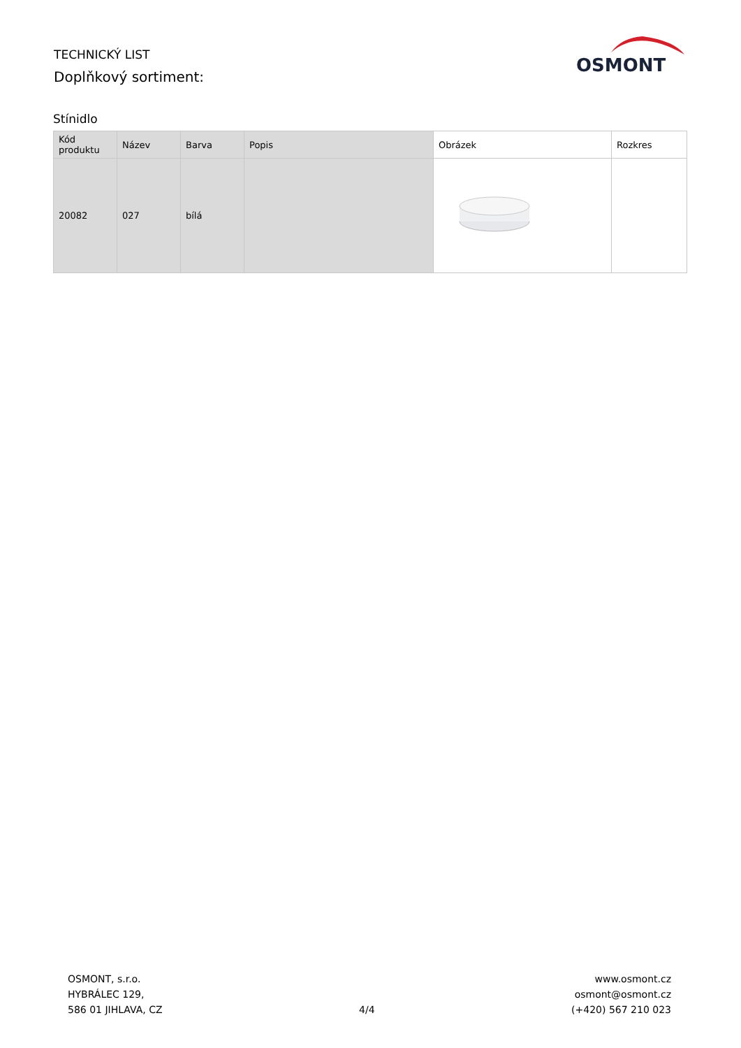TECHNICKÝ LIST
Doplňkový sortiment:
OSMONT
Stínidlo
| Kód produktu | Název | Barva | Popis | Obrázek | Rozkres |
| --- | --- | --- | --- | --- | --- |
| 20082 | 027 | bílá | | | |
OSMONT, s.r.o.
HYBRÁLEC 129,
586 01 JIHLAVA, CZ
4/4
www.osmont.cz
osmont@osmont.cz
(+420) 567 210 023